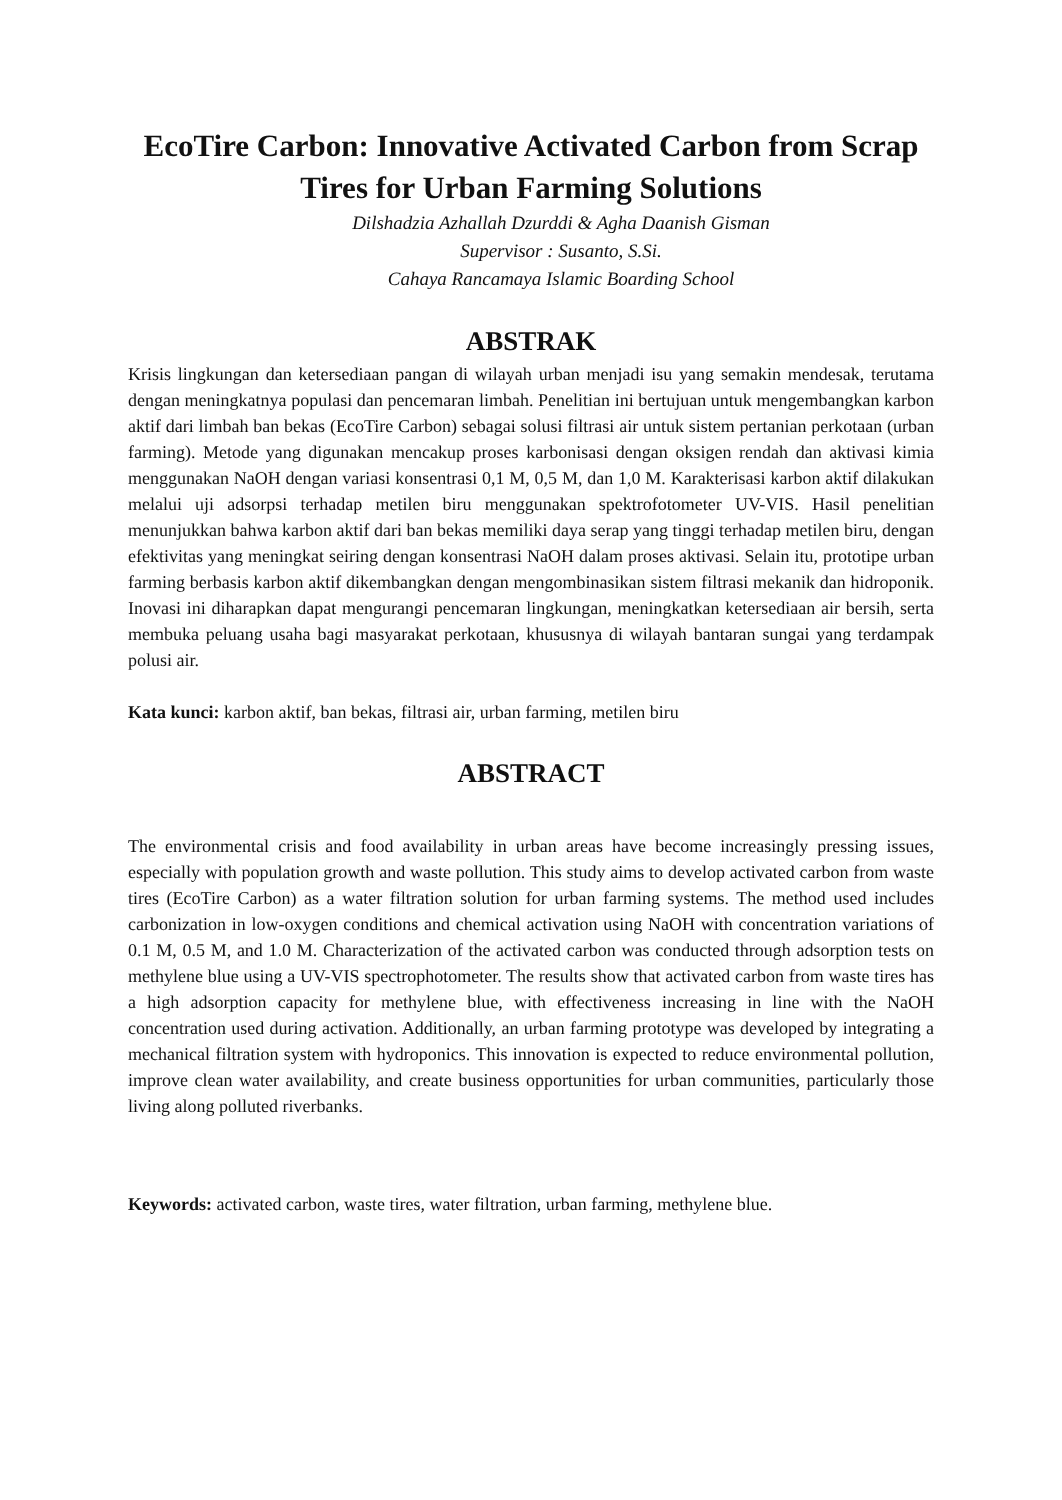EcoTire Carbon: Innovative Activated Carbon from Scrap Tires for Urban Farming Solutions
Dilshadzia Azhallah Dzurddi & Agha Daanish Gisman
Supervisor : Susanto, S.Si.
Cahaya Rancamaya Islamic Boarding School
ABSTRAK
Krisis lingkungan dan ketersediaan pangan di wilayah urban menjadi isu yang semakin mendesak, terutama dengan meningkatnya populasi dan pencemaran limbah. Penelitian ini bertujuan untuk mengembangkan karbon aktif dari limbah ban bekas (EcoTire Carbon) sebagai solusi filtrasi air untuk sistem pertanian perkotaan (urban farming). Metode yang digunakan mencakup proses karbonisasi dengan oksigen rendah dan aktivasi kimia menggunakan NaOH dengan variasi konsentrasi 0,1 M, 0,5 M, dan 1,0 M. Karakterisasi karbon aktif dilakukan melalui uji adsorpsi terhadap metilen biru menggunakan spektrofotometer UV-VIS. Hasil penelitian menunjukkan bahwa karbon aktif dari ban bekas memiliki daya serap yang tinggi terhadap metilen biru, dengan efektivitas yang meningkat seiring dengan konsentrasi NaOH dalam proses aktivasi. Selain itu, prototipe urban farming berbasis karbon aktif dikembangkan dengan mengombinasikan sistem filtrasi mekanik dan hidroponik. Inovasi ini diharapkan dapat mengurangi pencemaran lingkungan, meningkatkan ketersediaan air bersih, serta membuka peluang usaha bagi masyarakat perkotaan, khususnya di wilayah bantaran sungai yang terdampak polusi air.
Kata kunci: karbon aktif, ban bekas, filtrasi air, urban farming, metilen biru
ABSTRACT
The environmental crisis and food availability in urban areas have become increasingly pressing issues, especially with population growth and waste pollution. This study aims to develop activated carbon from waste tires (EcoTire Carbon) as a water filtration solution for urban farming systems. The method used includes carbonization in low-oxygen conditions and chemical activation using NaOH with concentration variations of 0.1 M, 0.5 M, and 1.0 M. Characterization of the activated carbon was conducted through adsorption tests on methylene blue using a UV-VIS spectrophotometer. The results show that activated carbon from waste tires has a high adsorption capacity for methylene blue, with effectiveness increasing in line with the NaOH concentration used during activation. Additionally, an urban farming prototype was developed by integrating a mechanical filtration system with hydroponics. This innovation is expected to reduce environmental pollution, improve clean water availability, and create business opportunities for urban communities, particularly those living along polluted riverbanks.
Keywords: activated carbon, waste tires, water filtration, urban farming, methylene blue.